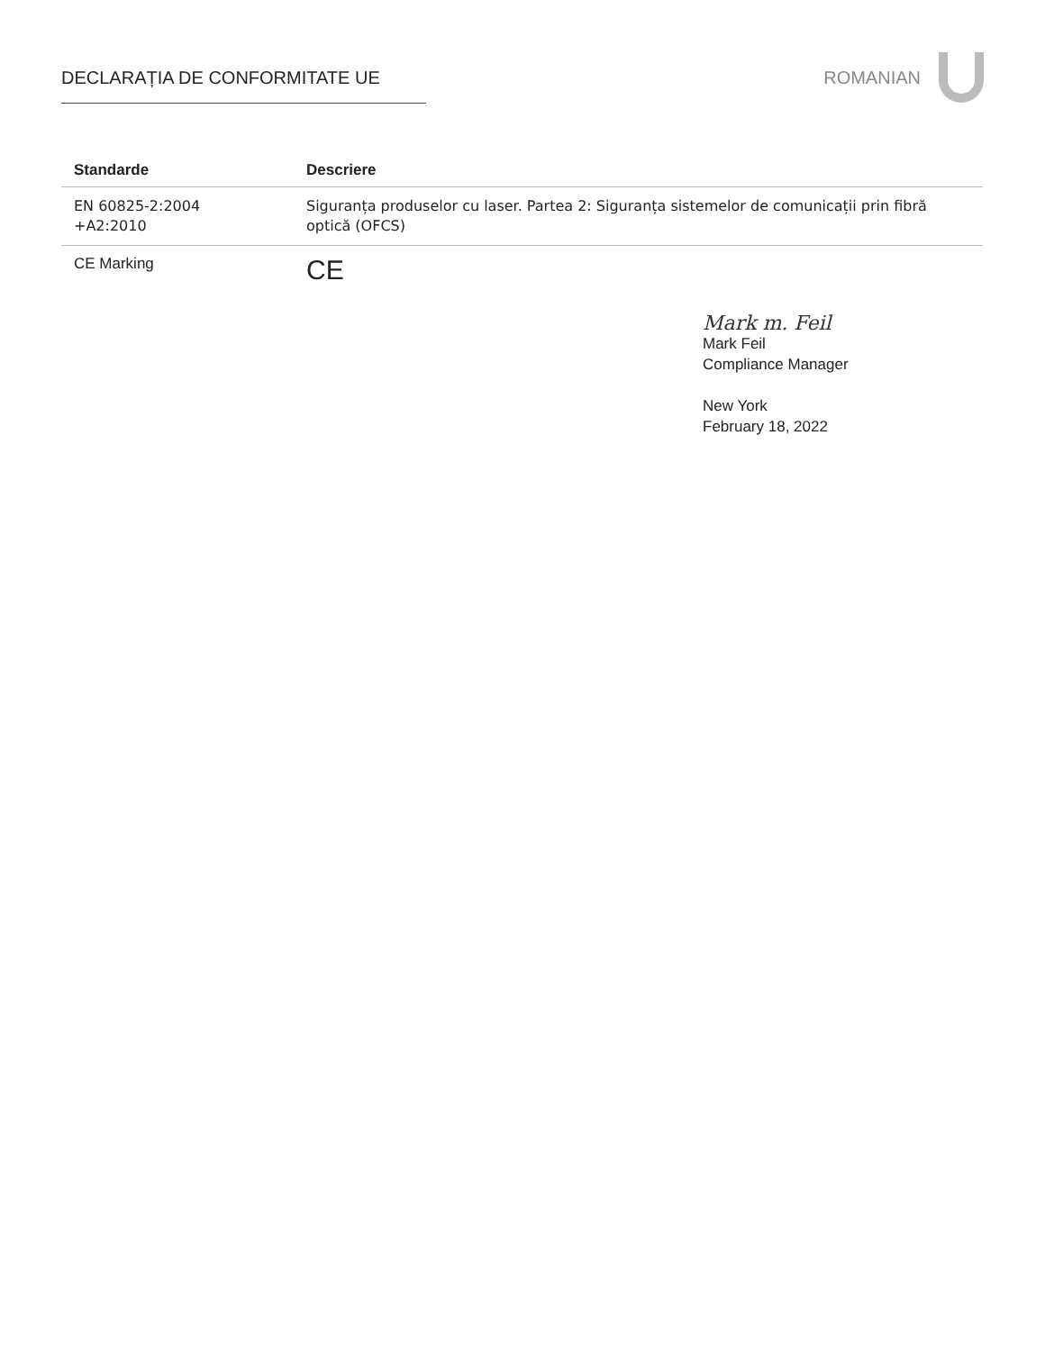DECLARAȚIA DE CONFORMITATE UE ROMANIAN
| Standarde | Descriere |
| --- | --- |
| EN 60825-2:2004 +A2:2010 | Siguranța produselor cu laser. Partea 2: Siguranța sistemelor de comunicații prin fibră optică (OFCS) |
| CE Marking | CE |
Mark m. Feil
Mark Feil
Compliance Manager
New York
February 18, 2022